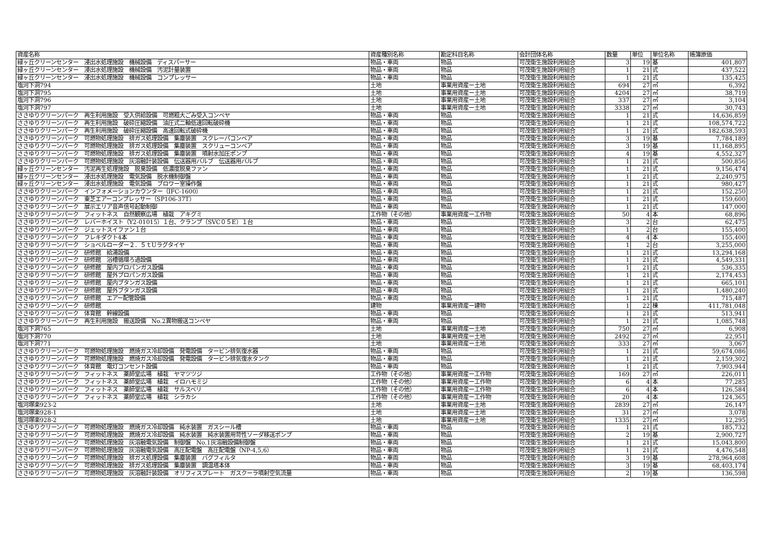| 資産名称 | 資産種別名称 | 勘定科目名称 | 会計団体名称 | 数量 | 単位 | 単位名称 | 帳簿原価 |
| --- | --- | --- | --- | --- | --- | --- | --- |
| 緑ヶ丘クリーンセンター 浸出水処理施設 機械設備 ディスパーサー | 物品・車両 | 物品 | 可茂衛生施設利用組合 | 3 | 19 | 基 | 401,807 |
| 緑ヶ丘クリーンセンター 浸出水処理施設 機械設備 汚泥計量装置 | 物品・車両 | 物品 | 可茂衛生施設利用組合 | 1 | 21 | 式 | 437,522 |
| 緑ヶ丘クリーンセンター 浸出水処理施設 機械設備 コンプレッサー | 物品・車両 | 物品 | 可茂衛生施設利用組合 | 1 | 21 | 式 | 135,425 |
| 塩河下洞794 | 土地 | 事業用資産ー土地 | 可茂衛生施設利用組合 | 694 | 27 | ㎡ | 6,392 |
| 塩河下洞795 | 土地 | 事業用資産ー土地 | 可茂衛生施設利用組合 | 4204 | 27 | ㎡ | 38,719 |
| 塩河下洞796 | 土地 | 事業用資産ー土地 | 可茂衛生施設利用組合 | 337 | 27 | ㎡ | 3,104 |
| 塩河下洞797 | 土地 | 事業用資産ー土地 | 可茂衛生施設利用組合 | 3338 | 27 | ㎡ | 30,743 |
| ささゆりクリーンパーク 再生利用施設 受入供給設備 可燃粗大ごみ受入コンベヤ | 物品・車両 | 物品 | 可茂衛生施設利用組合 | 1 | 21 | 式 | 14,636,859 |
| ささゆりクリーンパーク 再生利用施設 破砕圧縮設備 油圧式二軸低速回転破砕機 | 物品・車両 | 物品 | 可茂衛生施設利用組合 | 1 | 21 | 式 | 108,574,722 |
| ささゆりクリーンパーク 再生利用施設 破砕圧縮設備 高速回転式破砕機 | 物品・車両 | 物品 | 可茂衛生施設利用組合 | 1 | 21 | 式 | 182,638,593 |
| ささゆりクリーンパーク 可燃物処理施設 排ガス処理設備 集塵装置 スクレーパコンベア | 物品・車両 | 物品 | 可茂衛生施設利用組合 | 3 | 19 | 基 | 7,784,189 |
| ささゆりクリーンパーク 可燃物処理施設 排ガス処理設備 集塵装置 スクリューコンベア | 物品・車両 | 物品 | 可茂衛生施設利用組合 | 3 | 19 | 基 | 11,168,895 |
| ささゆりクリーンパーク 可燃物処理施設 排ガス処理設備 集塵装置 噴射水加圧ポンプ | 物品・車両 | 物品 | 可茂衛生施設利用組合 | 4 | 19 | 基 | 4,552,327 |
| ささゆりクリーンパーク 可燃物処理施設 灰溶融計装設備 伝送器用バルブ 伝送器用バルブ | 物品・車両 | 物品 | 可茂衛生施設利用組合 | 1 | 21 | 式 | 500,856 |
| 緑ヶ丘クリーンセンター 汚泥再生処理施設 脱臭設備 低濃度脱臭ファン | 物品・車両 | 物品 | 可茂衛生施設利用組合 | 1 | 21 | 式 | 9,156,474 |
| 緑ヶ丘クリーンセンター 浸出水処理施設 電気設備 脱水機制御盤 | 物品・車両 | 物品 | 可茂衛生施設利用組合 | 1 | 21 | 式 | 2,240,975 |
| 緑ヶ丘クリーンセンター 浸出水処理施設 電気設備 ブロワー室操作盤 | 物品・車両 | 物品 | 可茂衛生施設利用組合 | 1 | 21 | 式 | 980,427 |
| ささゆりクリーンパーク インフォメーションカウンター（IFC-1600） | 物品・車両 | 物品 | 可茂衛生施設利用組合 | 1 | 21 | 式 | 152,250 |
| ささゆりクリーンパーク 東芝エアーコンプレッサー（SP106-37T） | 物品・車両 | 物品 | 可茂衛生施設利用組合 | 1 | 21 | 式 | 159,600 |
| ささゆりクリーンパーク 展示エリア音声信号起動制御 | 物品・車両 | 物品 | 可茂衛生施設利用組合 | 1 | 21 | 式 | 147,000 |
| ささゆりクリーンパーク フィットネス 自然観察広場 植栽 アキグミ | 工作物（その他） | 事業用資産ー工作物 | 可茂衛生施設利用組合 | 50 | 4 | 本 | 68,896 |
| ささゆりクリーンパーク レバーホイスト（Y2-01015）１台、クランプ（SVC０５E）１台 | 物品・車両 | 物品 | 可茂衛生施設利用組合 | 3 | 2 | 台 | 62,475 |
| ささゆりクリーンパーク ジェットスイファン１台 | 物品・車両 | 物品 | 可茂衛生施設利用組合 | 1 | 2 | 台 | 155,400 |
| ささゆりクリーンパーク フレキダクト4本 | 物品・車両 | 物品 | 可茂衛生施設利用組合 | 4 | 4 | 本 | 155,400 |
| ささゆりクリーンパーク ショベルローダー２．５ｔUラグタイヤ | 物品・車両 | 物品 | 可茂衛生施設利用組合 | 1 | 2 | 台 | 3,255,000 |
| ささゆりクリーンパーク 研修館 給湯設備 | 物品・車両 | 物品 | 可茂衛生施設利用組合 | 1 | 21 | 式 | 13,294,168 |
| ささゆりクリーンパーク 研修館 浴槽循環ろ過設備 | 物品・車両 | 物品 | 可茂衛生施設利用組合 | 1 | 21 | 式 | 4,549,331 |
| ささゆりクリーンパーク 研修館 屋内プロパンガス設備 | 物品・車両 | 物品 | 可茂衛生施設利用組合 | 1 | 21 | 式 | 536,335 |
| ささゆりクリーンパーク 研修館 屋外プロパンガス設備 | 物品・車両 | 物品 | 可茂衛生施設利用組合 | 1 | 21 | 式 | 2,174,453 |
| ささゆりクリーンパーク 研修館 屋内ブタンガス設備 | 物品・車両 | 物品 | 可茂衛生施設利用組合 | 1 | 21 | 式 | 665,101 |
| ささゆりクリーンパーク 研修館 屋外ブタンガス設備 | 物品・車両 | 物品 | 可茂衛生施設利用組合 | 1 | 21 | 式 | 1,480,240 |
| ささゆりクリーンパーク 研修館 エアー配管設備 | 物品・車両 | 物品 | 可茂衛生施設利用組合 | 1 | 21 | 式 | 715,487 |
| ささゆりクリーンパーク 研修館 | 建物 | 事業用資産ー建物 | 可茂衛生施設利用組合 | 1 | 22 | 棟 | 411,781,048 |
| ささゆりクリーンパーク 体育館 幹線設備 | 物品・車両 | 物品 | 可茂衛生施設利用組合 | 1 | 21 | 式 | 513,941 |
| ささゆりクリーンパーク 再生利用施設 搬送設備 No.2異物搬送コンベヤ | 物品・車両 | 物品 | 可茂衛生施設利用組合 | 1 | 21 | 式 | 1,085,748 |
| 塩河下洞765 | 土地 | 事業用資産ー土地 | 可茂衛生施設利用組合 | 750 | 27 | ㎡ | 6,908 |
| 塩河下洞770 | 土地 | 事業用資産ー土地 | 可茂衛生施設利用組合 | 2492 | 27 | ㎡ | 22,951 |
| 塩河下洞771 | 土地 | 事業用資産ー土地 | 可茂衛生施設利用組合 | 333 | 27 | ㎡ | 3,067 |
| ささゆりクリーンパーク 可燃物処理施設 燃焼ガス冷却設備 発電設備 タービン排気復水器 | 物品・車両 | 物品 | 可茂衛生施設利用組合 | 1 | 21 | 式 | 59,674,086 |
| ささゆりクリーンパーク 可燃物処理施設 燃焼ガス冷却設備 発電設備 タービン排気復水タンク | 物品・車両 | 物品 | 可茂衛生施設利用組合 | 1 | 21 | 式 | 2,159,302 |
| ささゆりクリーンパーク 体育館 電灯コンセント設備 | 物品・車両 | 物品 | 可茂衛生施設利用組合 | 1 | 21 | 式 | 7,903,944 |
| ささゆりクリーンパーク フィットネス 薬師堂広場 植栽 ヤマツツジ | 工作物（その他） | 事業用資産ー工作物 | 可茂衛生施設利用組合 | 169 | 27 | ㎡ | 226,011 |
| ささゆりクリーンパーク フィットネス 薬師堂広場 植栽 イロハモミジ | 工作物（その他） | 事業用資産ー工作物 | 可茂衛生施設利用組合 | 6 | 4 | 本 | 77,285 |
| ささゆりクリーンパーク フィットネス 薬師堂広場 植栽 サルスベリ | 工作物（その他） | 事業用資産ー工作物 | 可茂衛生施設利用組合 | 6 | 4 | 本 | 126,584 |
| ささゆりクリーンパーク フィットネス 薬師堂広場 植栽 シラカシ | 工作物（その他） | 事業用資産ー工作物 | 可茂衛生施設利用組合 | 20 | 4 | 本 | 124,365 |
| 塩河塚楽923-2 | 土地 | 事業用資産ー土地 | 可茂衛生施設利用組合 | 2839 | 27 | ㎡ | 26,147 |
| 塩河塚楽928-1 | 土地 | 事業用資産ー土地 | 可茂衛生施設利用組合 | 31 | 27 | ㎡ | 3,078 |
| 塩河塚楽928-2 | 土地 | 事業用資産ー土地 | 可茂衛生施設利用組合 | 1335 | 27 | ㎡ | 12,295 |
| ささゆりクリーンパーク 可燃物処理施設 燃焼ガス冷却設備 純水装置 ガスシール槽 | 物品・車両 | 物品 | 可茂衛生施設利用組合 | 1 | 21 | 式 | 185,732 |
| ささゆりクリーンパーク 可燃物処理施設 燃焼ガス冷却設備 純水装置 純水装置用苛性ソーダ移送ポンプ | 物品・車両 | 物品 | 可茂衛生施設利用組合 | 2 | 19 | 基 | 2,900,727 |
| ささゆりクリーンパーク 可燃物処理施設 灰溶融電気設備 制御盤 No.1灰溶融設備制御盤 | 物品・車両 | 物品 | 可茂衛生施設利用組合 | 1 | 21 | 式 | 15,043,800 |
| ささゆりクリーンパーク 可燃物処理施設 灰溶融電気設備 高圧配電盤 高圧配電盤（NP-4,5,6） | 物品・車両 | 物品 | 可茂衛生施設利用組合 | 1 | 21 | 式 | 4,476,548 |
| ささゆりクリーンパーク 可燃物処理施設 排ガス処理設備 集塵装置 バグフィルタ | 物品・車両 | 物品 | 可茂衛生施設利用組合 | 3 | 19 | 基 | 278,964,608 |
| ささゆりクリーンパーク 可燃物処理施設 排ガス処理設備 集塵装置 調温塔本体 | 物品・車両 | 物品 | 可茂衛生施設利用組合 | 3 | 19 | 基 | 68,403,174 |
| ささゆりクリーンパーク 可燃物処理施設 灰溶融計装設備 オリフィスプレート ガスクーラ噴射空気流量 | 物品・車両 | 物品 | 可茂衛生施設利用組合 | 2 | 19 | 基 | 136,598 |